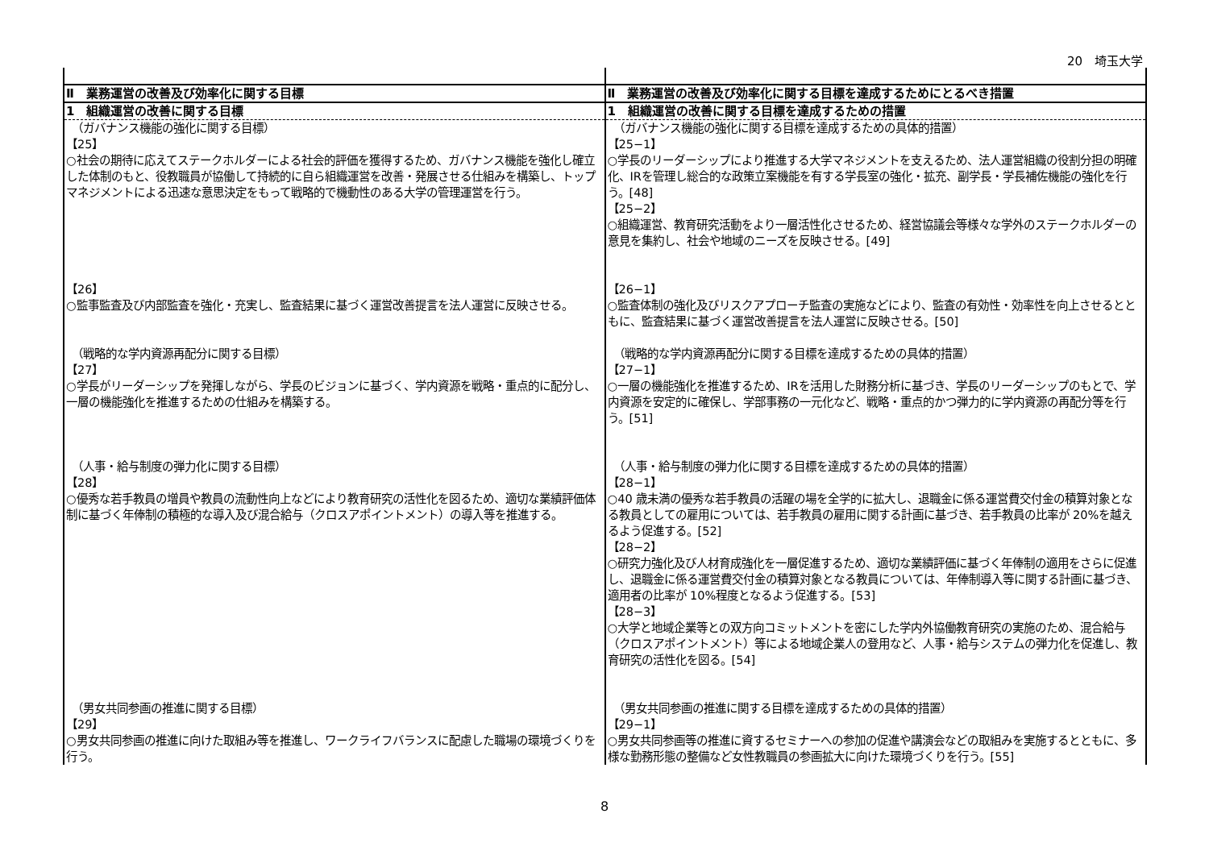20　埼玉大学
| Ⅱ 業務運営の改善及び効率化に関する目標 | Ⅱ 業務運営の改善及び効率化に関する目標を達成するためにとるべき措置 |
| 1 組織運営の改善に関する目標 | 1 組織運営の改善に関する目標を達成するための措置 |
| （ガバナンス機能の強化に関する目標） 【25】 ○社会の期待に応えてステークホルダーによる社会的評価を獲得するため、ガバナンス機能を強化し確立した体制のもと、役教職員が協働して持続的に自ら組織運営を改善・発展させる仕組みを構築し、トップマネジメントによる迅速な意思決定をもって戦略的で機動性のある大学の管理運営を行う。 | （ガバナンス機能の強化に関する目標を達成するための具体的措置） 【25−1】 ○学長のリーダーシップにより推進する大学マネジメントを支えるため、法人運営組織の役割分担の明確化、IRを管理し総合的な政策立案機能を有する学長室の強化・拡充、副学長・学長補佐機能の強化を行う。[48] 【25−2】 ○組織運営、教育研究活動をより一層活性化させるため、経営協議会等様々な学外のステークホルダーの意見を集約し、社会や地域のニーズを反映させる。[49] |
| 【26】 ○監事監査及び内部監査を強化・充実し、監査結果に基づく運営改善提言を法人運営に反映させる。 | 【26−1】 ○監査体制の強化及びリスクアプローチ監査の実施などにより、監査の有効性・効率性を向上させるとともに、監査結果に基づく運営改善提言を法人運営に反映させる。[50] |
| （戦略的な学内資源再配分に関する目標） 【27】 ○学長がリーダーシップを発揮しながら、学長のビジョンに基づく、学内資源を戦略・重点的に配分し、一層の機能強化を推進するための仕組みを構築する。 | （戦略的な学内資源再配分に関する目標を達成するための具体的措置） 【27−1】 ○一層の機能強化を推進するため、IRを活用した財務分析に基づき、学長のリーダーシップのもとで、学内資源を安定的に確保し、学部事務の一元化など、戦略・重点的かつ弾力的に学内資源の再配分等を行う。[51] |
| （人事・給与制度の弾力化に関する目標） 【28】 ○優秀な若手教員の増員や教員の流動性向上などにより教育研究の活性化を図るため、適切な業績評価体制に基づく年俸制の積極的な導入及び混合給与（クロスアポイントメント）の導入等を推進する。 | （人事・給与制度の弾力化に関する目標を達成するための具体的措置） 【28−1】 ○40 歳未満の優秀な若手教員の活躍の場を全学的に拡大し、退職金に係る運営費交付金の積算対象となる教員としての雇用については、若手教員の雇用に関する計画に基づき、若手教員の比率が 20%を越えるよう促進する。[52] 【28−2】 ○研究力強化及び人材育成強化を一層促進するため、適切な業績評価に基づく年俸制の適用をさらに促進し、退職金に係る運営費交付金の積算対象となる教員については、年俸制導入等に関する計画に基づき、適用者の比率が 10%程度となるよう促進する。[53] 【28−3】 ○大学と地域企業等との双方向コミットメントを密にした学内外協働教育研究の実施のため、混合給与（クロスアポイントメント）等による地域企業人の登用など、人事・給与システムの弾力化を促進し、教育研究の活性化を図る。[54] |
| （男女共同参画の推進に関する目標） 【29】 ○男女共同参画の推進に向けた取組み等を推進し、ワークライフバランスに配慮した職場の環境づくりを行う。 | （男女共同参画の推進に関する目標を達成するための具体的措置） 【29−1】 ○男女共同参画等の推進に資するセミナーへの参加の促進や講演会などの取組みを実施するとともに、多様な勤務形態の整備など女性教職員の参画拡大に向けた環境づくりを行う。[55] |
8